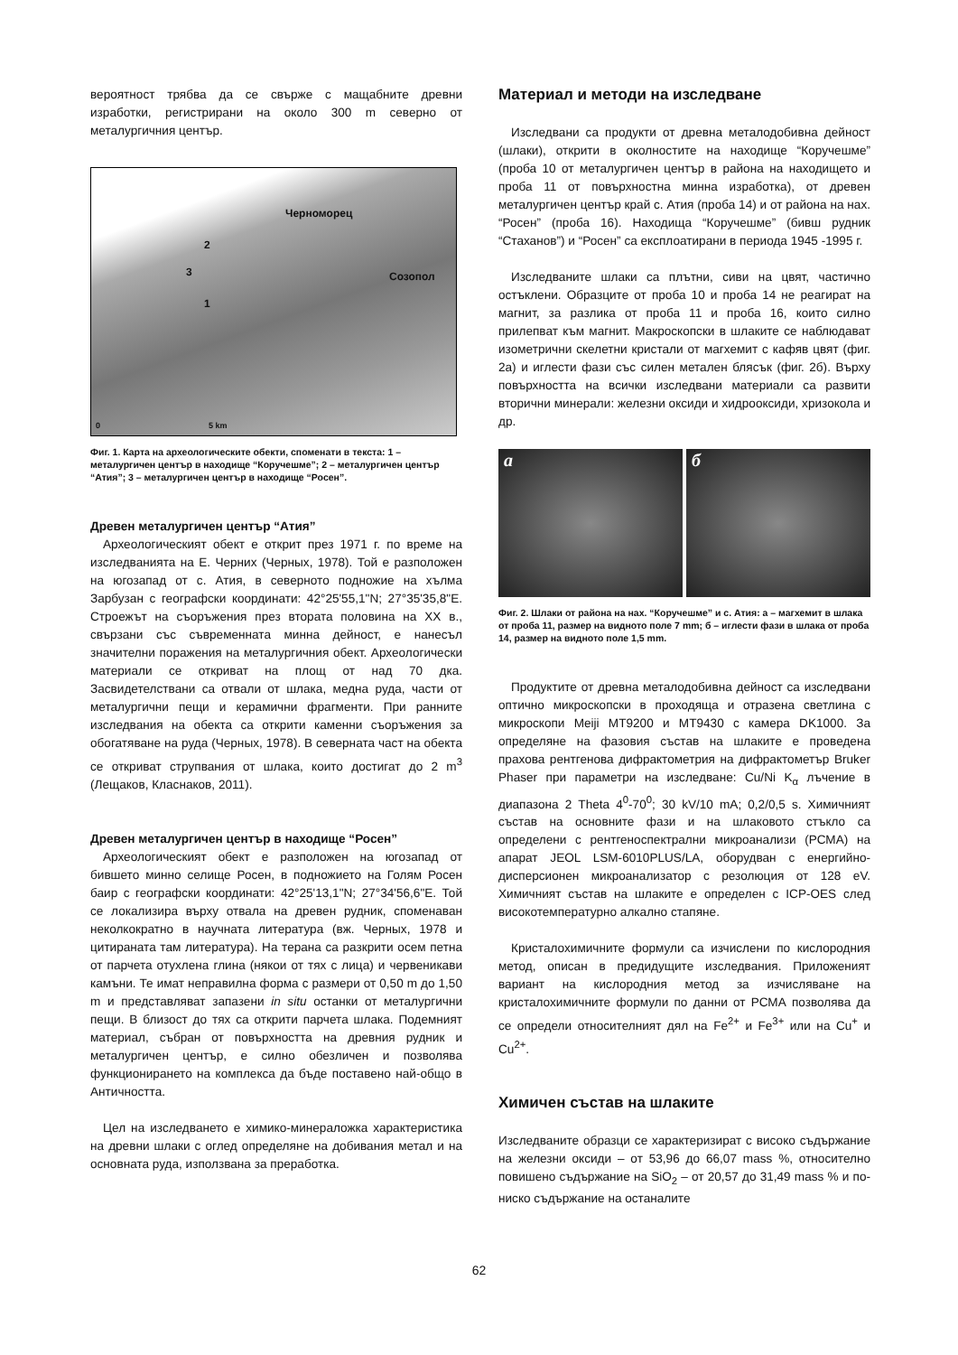вероятност трябва да се свърже с мащабните древни изработки, регистрирани на около 300 m северно от металургичния център.
Черноморец
Созопол
2
3
1
0 5 km
Фиг. 1. Карта на археологическите обекти, споменати в текста: 1 – металургичен център в находище “Коручешме”; 2 – металургичен център “Атия”; 3 – металургичен център в находище “Росен”.
Древен металургичен център “Атия”
Археологическият обект е открит през 1971 г. по време на изследванията на Е. Черних (Черных, 1978). Той е разположен на югозапад от с. Атия, в северното подножие на хълма Зарбузан с географски координати: 42°25'55,1"N; 27°35'35,8"E. Строежът на съоръжения през втората половина на XX в., свързани със съвременната минна дейност, е нанесъл значителни поражения на металургичния обект. Археологически материали се откриват на площ от над 70 дка. Засвидетелствани са отвали от шлака, медна руда, части от металургични пещи и керамични фрагменти. При ранните изследвания на обекта са открити каменни съоръжения за обогатяване на руда (Черных, 1978). В северната част на обекта се откриват струпвания от шлака, които достигат до 2 m<sup>3</sup> (Лещаков, Класнаков, 2011).
Древен металургичен център в находище “Росен”
Археологическият обект е разположен на югозапад от бившето минно селище Росен, в подножието на Голям Росен баир с географски координати: 42°25'13,1"N; 27°34'56,6"E. Той се локализира върху отвала на древен рудник, споменаван неколкократно в научната литература (вж. Черных, 1978 и цитираната там литература). На терана са разкрити осем петна от парчета отухлена глина (някои от тях с лица) и червеникави камъни. Те имат неправилна форма с размери от 0,50 m до 1,50 m и представляват запазени in situ останки от металургични пещи. В близост до тях са открити парчета шлака. Подемният материал, събран от повърхността на древния рудник и металургичен център, е силно обезличен и позволява функционирането на комплекса да бъде поставено най-общо в Античността.
Цел на изследването е химико-минераложка характеристика на древни шлаки с оглед определяне на добивания метал и на основната руда, използвана за преработка.
Материал и методи на изследване
Изследвани са продукти от древна металодобивна дейност (шлаки), открити в околностите на находище “Коручешме” (проба 10 от металургичен център в района на находището и проба 11 от повърхностна минна изработка), от древен металургичен център край с. Атия (проба 14) и от района на нах. “Росен” (проба 16). Находища “Коручешме” (бивш рудник “Стаханов”) и “Росен” са експлоатирани в периода 1945 -1995 г.
Изследваните шлаки са плътни, сиви на цвят, частично остъклени. Образците от проба 10 и проба 14 не реагират на магнит, за разлика от проба 11 и проба 16, които силно прилепват към магнит. Макроскопски в шлаките се наблюдават изометрични скелетни кристали от магхемит с кафяв цвят (фиг. 2а) и иглести фази със силен метален блясък (фиг. 2б). Върху повърхността на всички изследвани материали са развити вторични минерали: железни оксиди и хидрооксиди, хризокола и др.
а б
Фиг. 2. Шлаки от района на нах. “Коручешме” и с. Атия: а – магхемит в шлака от проба 11, размер на видното поле 7 mm; б – иглести фази в шлака от проба 14, размер на видното поле 1,5 mm.
Продуктите от древна металодобивна дейност са изследвани оптично микроскопски в проходяща и отразена светлина с микроскопи Meiji MT9200 и MT9430 с камера DK1000. За определяне на фазовия състав на шлаките е проведена прахова рентгенова дифрактометрия на дифрактометър Bruker Phaser при параметри на изследване: Cu/Ni K<sub>α</sub> лъчение в диапазона 2 Theta 4<sup>0</sup>-70<sup>0</sup>; 30 kV/10 mA; 0,2/0,5 s. Химичният състав на основните фази и на шлаковото стъкло са определени с рентгеноспектрални микроанализи (РСМА) на апарат JEOL LSM-6010PLUS/LA, оборудван с енергийно-дисперсионен микроанализатор с резолюция от 128 eV. Химичният състав на шлаките е определен с ICP-OES след високотемпературно алкално стапяне.
Кристалохимичните формули са изчислени по кислородния метод, описан в предидущите изследвания. Приложеният вариант на кислородния метод за изчисляване на кристалохимичните формули по данни от РСМА позволява да се определи относителният дял на Fe<sup>2+</sup> и Fe<sup>3+</sup> или на Cu<sup>+</sup> и Cu<sup>2+</sup>.
Химичен състав на шлаките
Изследваните образци се характеризират с високо съдържание на железни оксиди – от 53,96 до 66,07 mass %, относително повишено съдържание на SiO<sub>2</sub> – от 20,57 до 31,49 mass % и по-ниско съдържание на останалите
62